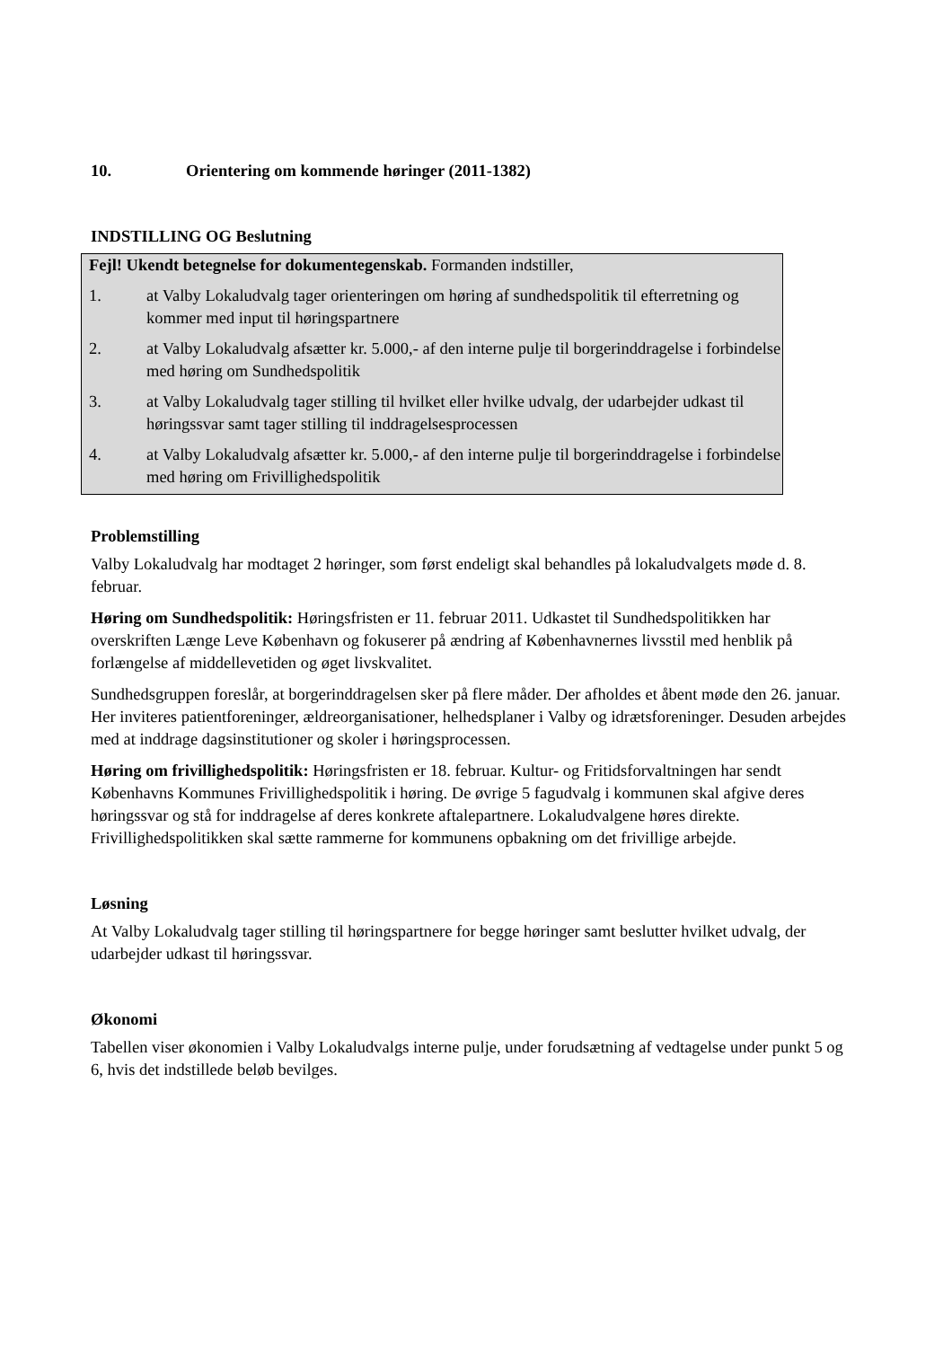10. Orientering om kommende høringer (2011-1382)
INDSTILLING OG Beslutning
Fejl! Ukendt betegnelse for dokumentegenskab. Formanden indstiller,
1. at Valby Lokaludvalg tager orienteringen om høring af sundhedspolitik til efterretning og kommer med input til høringspartnere
2. at Valby Lokaludvalg afsætter kr. 5.000,- af den interne pulje til borgerinddragelse i forbindelse med høring om Sundhedspolitik
3. at Valby Lokaludvalg tager stilling til hvilket eller hvilke udvalg, der udarbejder udkast til høringssvar samt tager stilling til inddragelsesprocessen
4. at Valby Lokaludvalg afsætter kr. 5.000,- af den interne pulje til borgerinddragelse i forbindelse med høring om Frivillighedspolitik
Problemstilling
Valby Lokaludvalg har modtaget 2 høringer, som først endeligt skal behandles på lokaludvalgets møde d. 8. februar.
Høring om Sundhedspolitik: Høringsfristen er 11. februar 2011. Udkastet til Sundhedspolitikken har overskriften Længe Leve København og fokuserer på ændring af Københavnernes livsstil med henblik på forlængelse af middellevetiden og øget livskvalitet.
Sundhedsgruppen foreslår, at borgerinddragelsen sker på flere måder. Der afholdes et åbent møde den 26. januar. Her inviteres patientforeninger, ældreorganisationer, helhedsplaner i Valby og idrætsforeninger. Desuden arbejdes med at inddrage dagsinstitutioner og skoler i høringsprocessen.
Høring om frivillighedspolitik: Høringsfristen er 18. februar. Kultur- og Fritidsforvaltningen har sendt Københavns Kommunes Frivillighedspolitik i høring. De øvrige 5 fagudvalg i kommunen skal afgive deres høringssvar og stå for inddragelse af deres konkrete aftalepartnere. Lokaludvalgene høres direkte. Frivillighedspolitikken skal sætte rammerne for kommunens opbakning om det frivillige arbejde.
Løsning
At Valby Lokaludvalg tager stilling til høringspartnere for begge høringer samt beslutter hvilket udvalg, der udarbejder udkast til høringssvar.
Økonomi
Tabellen viser økonomien i Valby Lokaludvalgs interne pulje, under forudsætning af vedtagelse under punkt 5 og 6, hvis det indstillede beløb bevilges.